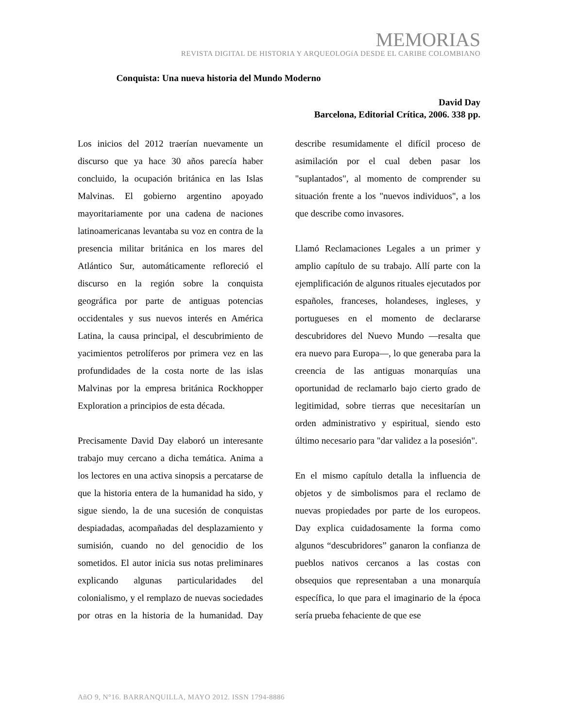MEMORIAS
REVISTA DIGITAL DE HISTORIA Y ARQUEOLOGíA DESDE EL CARIBE COLOMBIANO
Conquista: Una nueva historia del Mundo Moderno
David Day
Barcelona, Editorial Crítica, 2006. 338 pp.
Los inicios del 2012 traerían nuevamente un discurso que ya hace 30 años parecía haber concluido, la ocupación británica en las Islas Malvinas. El gobierno argentino apoyado mayoritariamente por una cadena de naciones latinoamericanas levantaba su voz en contra de la presencia militar británica en los mares del Atlántico Sur, automáticamente refloreció el discurso en la región sobre la conquista geográfica por parte de antiguas potencias occidentales y sus nuevos interés en América Latina, la causa principal, el descubrimiento de yacimientos petrolíferos por primera vez en las profundidades de la costa norte de las islas Malvinas por la empresa británica Rockhopper Exploration a principios de esta década.
Precisamente David Day elaboró un interesante trabajo muy cercano a dicha temática. Anima a los lectores en una activa sinopsis a percatarse de que la historia entera de la humanidad ha sido, y sigue siendo, la de una sucesión de conquistas despiadadas, acompañadas del desplazamiento y sumisión, cuando no del genocidio de los sometidos. El autor inicia sus notas preliminares explicando algunas particularidades del colonialismo, y el remplazo de nuevas sociedades por otras en la historia de la humanidad. Day describe resumidamente el difícil proceso de asimilación por el cual deben pasar los "suplantados", al momento de comprender su situación frente a los "nuevos individuos", a los que describe como invasores.
Llamó Reclamaciones Legales a un primer y amplio capítulo de su trabajo. Allí parte con la ejemplificación de algunos rituales ejecutados por españoles, franceses, holandeses, ingleses, y portugueses en el momento de declararse descubridores del Nuevo Mundo —resalta que era nuevo para Europa—, lo que generaba para la creencia de las antiguas monarquías una oportunidad de reclamarlo bajo cierto grado de legitimidad, sobre tierras que necesitarían un orden administrativo y espiritual, siendo esto último necesario para "dar validez a la posesión".
En el mismo capítulo detalla la influencia de objetos y de simbolismos para el reclamo de nuevas propiedades por parte de los europeos. Day explica cuidadosamente la forma como algunos “descubridores” ganaron la confianza de pueblos nativos cercanos a las costas con obsequios que representaban a una monarquía específica, lo que para el imaginario de la época sería prueba fehaciente de que ese
AñO 9, N°16. BARRANQUILLA, MAYO 2012. ISSN 1794-8886